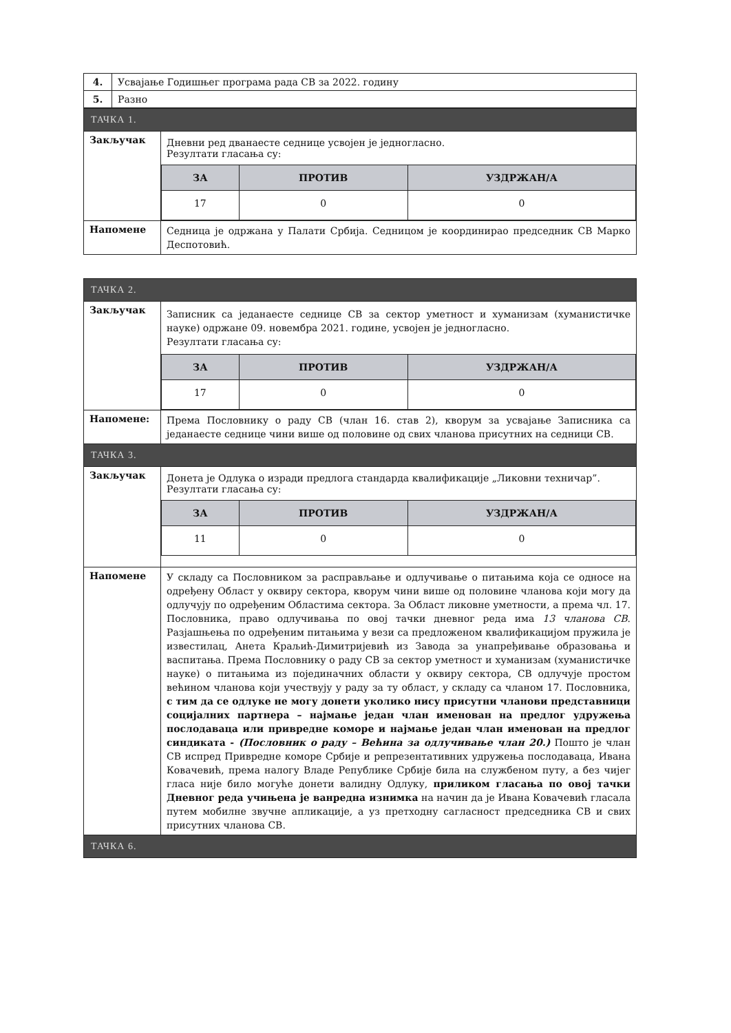| 4. | Усвајање Годишњег програма рада СВ за 2022. годину |
| 5. | Разно |
| ТАЧКА 1. | |
| Закључак | Дневни ред дванаесте седнице усвојен је једногласно. Резултати гласања су: / ЗА / ПРОТИВ / УЗДРЖАН/А / / --- / --- / --- / / 17 / 0 / 0 / |
| Напомене | Седница је одржана у Палати Србија. Седницом је координирао председник СВ Марко Деспотовић. |
| ТАЧКА 2. | |
| Закључак | Записник са једанаесте седнице СВ за сектор уметност и хуманизам (хуманистичке науке) одржане 09. новембра 2021. године, усвојен је једногласно. Резултати гласања су: / ЗА / ПРОТИВ / УЗДРЖАН/А / / --- / --- / --- / / 17 / 0 / 0 / |
| Напомене: | Према Пословнику о раду СВ (члан 16. став 2), кворум за усвајање Записника са једанаесте седнице чини више од половине од свих чланова присутних на седници СВ. |
| ТАЧКА 3. | |
| Закључак | Донета је Одлука о изради предлога стандарда квалификације „Ликовни техничар”. Резултати гласања су: / ЗА / ПРОТИВ / УЗДРЖАН/А / / --- / --- / --- / / 11 / 0 / 0 / |
| Напомене | У складу са Пословником за расправљање и одлучивање о питањима која се односе на одређену Област у оквиру сектора, кворум чини више од половине чланова који могу да одлучују по одређеним Областима сектора. За Област ликовне уметности, а према чл. 17. Пословника, право одлучивања по овој тачки дневног реда има 13 чланова СВ . Разјашњења по одређеним питањима у вези са предложеном квалификацијом пружила је известилац, Анета Краљић-Димитријевић из Завода за унапређивање образовања и васпитања. Према Пословнику о раду СВ за сектор уметност и хуманизам (хуманистичке науке) о питањима из појединачних области у оквиру сектора, СВ одлучује простом већином чланова који учествују у раду за ту област, у складу са чланом 17. Пословника, с тим да се одлуке не могу донети уколико нису присутни чланови представници социјалних партнера – најмање један члан именован на предлог удружења послодаваца или привредне коморе и најмање један члан именован на предлог синдиката - (Пословник о раду – Већина за одлучивање члан 20.) Пошто је члан СВ испред Привредне коморе Србије и репрезентативних удружења послодаваца, Ивана Ковачевић, према налогу Владе Републике Србије била на службеном путу, а без чијег гласа није било могуће донети валидну Одлуку, приликом гласања по овој тачки Дневног реда учињена је ванредна изнимка на начин да је Ивана Ковачевић гласала путем мобилне звучне апликације, а уз претходну сагласност председника СВ и свих присутних чланова СВ. |
| ТАЧКА 6. | |